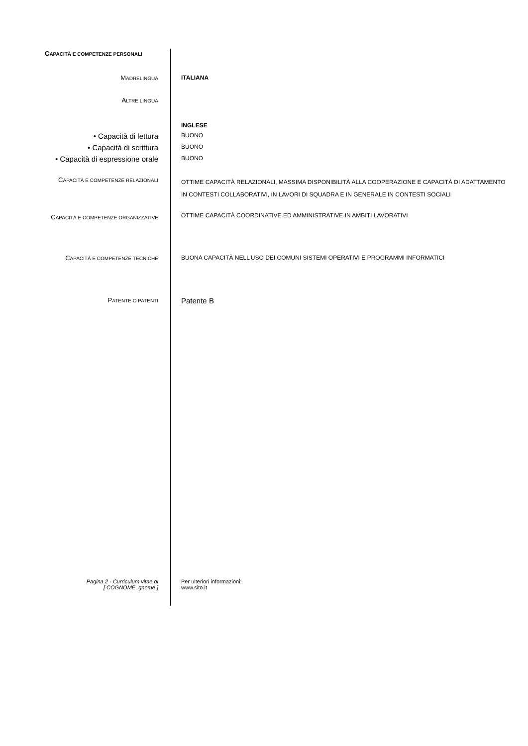CAPACITÀ E COMPETENZE PERSONALI
MADRELINGUA
ITALIANA
ALTRE LINGUA
INGLESE
• Capacità di lettura
BUONO
• Capacità di scrittura
BUONO
• Capacità di espressione orale
BUONO
CAPACITÀ E COMPETENZE RELAZIONALI
OTTIME CAPACITÀ RELAZIONALI, MASSIMA DISPONIBILITÀ ALLA COOPERAZIONE E CAPACITÀ DI ADATTAMENTO IN CONTESTI COLLABORATIVI, IN LAVORI DI SQUADRA E IN GENERALE IN CONTESTI SOCIALI
CAPACITÀ E COMPETENZE ORGANIZZATIVE
OTTIME CAPACITÀ COORDINATIVE ED AMMINISTRATIVE IN AMBITI LAVORATIVI
CAPACITÀ E COMPETENZE TECNICHE
BUONA CAPACITÀ NELL’USO DEI COMUNI SISTEMI OPERATIVI E PROGRAMMI INFORMATICI
PATENTE O PATENTI
Patente B
Pagina 2 - Curriculum vitae di
[ COGNOME, gnome ]
Per ulteriori informazioni:
www.sito.it